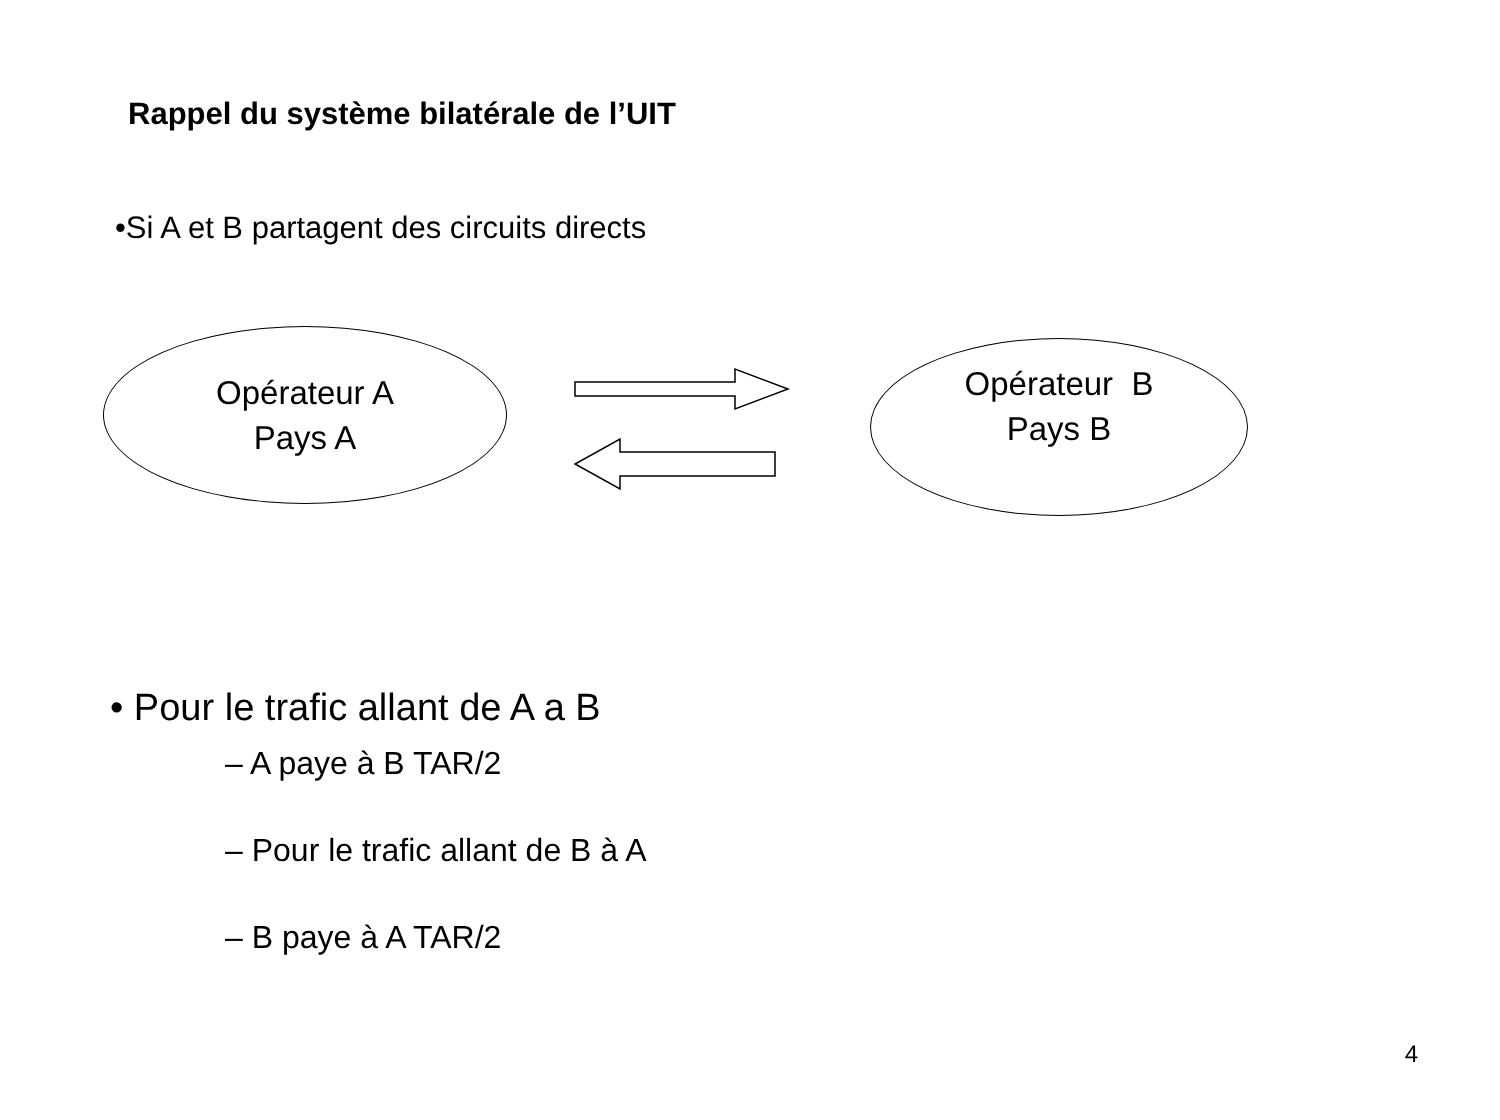Rappel du système bilatérale de l’UIT
•Si A et B partagent des circuits directs
Opérateur A
Pays A
Opérateur B
Pays B
• Pour le trafic allant de A a B
– A paye à B TAR/2
– Pour le trafic allant de B à A
– B paye à A TAR/2
4